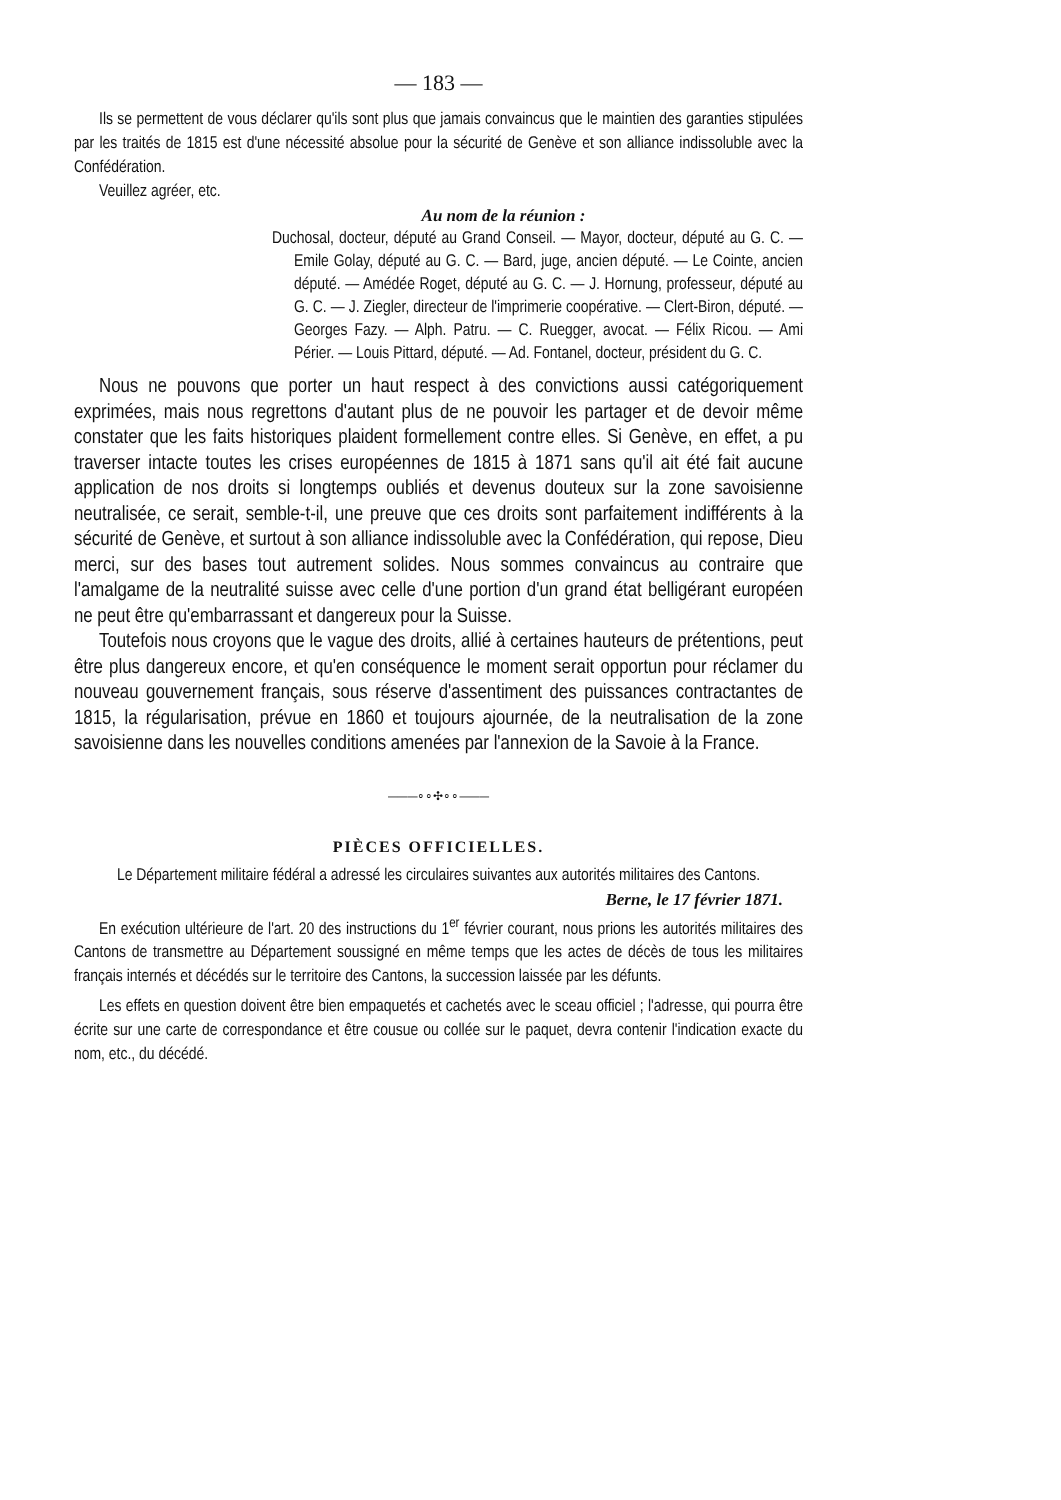— 183 —
Ils se permettent de vous déclarer qu'ils sont plus que jamais convaincus que le maintien des garanties stipulées par les traités de 1815 est d'une nécessité absolue pour la sécurité de Genève et son alliance indissoluble avec la Confédération.
Veuillez agréer, etc.
Au nom de la réunion :
Duchosal, docteur, député au Grand Conseil. — Mayor, docteur, député au G. C. — Emile Golay, député au G. C. — Bard, juge, ancien député. — Le Cointe, ancien député. — Amédée Roget, député au G. C. — J. Hornung, professeur, député au G. C. — J. Ziegler, directeur de l'imprimerie coopérative. — Clert-Biron, député. — Georges Fazy. — Alph. Patru. — C. Ruegger, avocat. — Félix Ricou. — Ami Périer. — Louis Pittard, député. — Ad. Fontanel, docteur, président du G. C.
Nous ne pouvons que porter un haut respect à des convictions aussi catégoriquement exprimées, mais nous regrettons d'autant plus de ne pouvoir les partager et de devoir même constater que les faits historiques plaident formellement contre elles. Si Genève, en effet, a pu traverser intacte toutes les crises européennes de 1815 à 1871 sans qu'il ait été fait aucune application de nos droits si longtemps oubliés et devenus douteux sur la zone savoisienne neutralisée, ce serait, semble-t-il, une preuve que ces droits sont parfaitement indifférents à la sécurité de Genève, et surtout à son alliance indissoluble avec la Confédération, qui repose, Dieu merci, sur des bases tout autrement solides. Nous sommes convaincus au contraire que l'amalgame de la neutralité suisse avec celle d'une portion d'un grand état belligérant européen ne peut être qu'embarrassant et dangereux pour la Suisse.
Toutefois nous croyons que le vague des droits, allié à certaines hauteurs de prétentions, peut être plus dangereux encore, et qu'en conséquence le moment serait opportun pour réclamer du nouveau gouvernement français, sous réserve d'assentiment des puissances contractantes de 1815, la régularisation, prévue en 1860 et toujours ajournée, de la neutralisation de la zone savoisienne dans les nouvelles conditions amenées par l'annexion de la Savoie à la France.
———∘∘✣∘∘———
PIÈCES OFFICIELLES.
Le Département militaire fédéral a adressé les circulaires suivantes aux autorités militaires des Cantons.
Berne, le 17 février 1871.
En exécution ultérieure de l'art. 20 des instructions du 1<sup>er</sup> février courant, nous prions les autorités militaires des Cantons de transmettre au Département soussigné en même temps que les actes de décès de tous les militaires français internés et décédés sur le territoire des Cantons, la succession laissée par les défunts.
Les effets en question doivent être bien empaquetés et cachetés avec le sceau officiel ; l'adresse, qui pourra être écrite sur une carte de correspondance et être cousue ou collée sur le paquet, devra contenir l'indication exacte du nom, etc., du décédé.